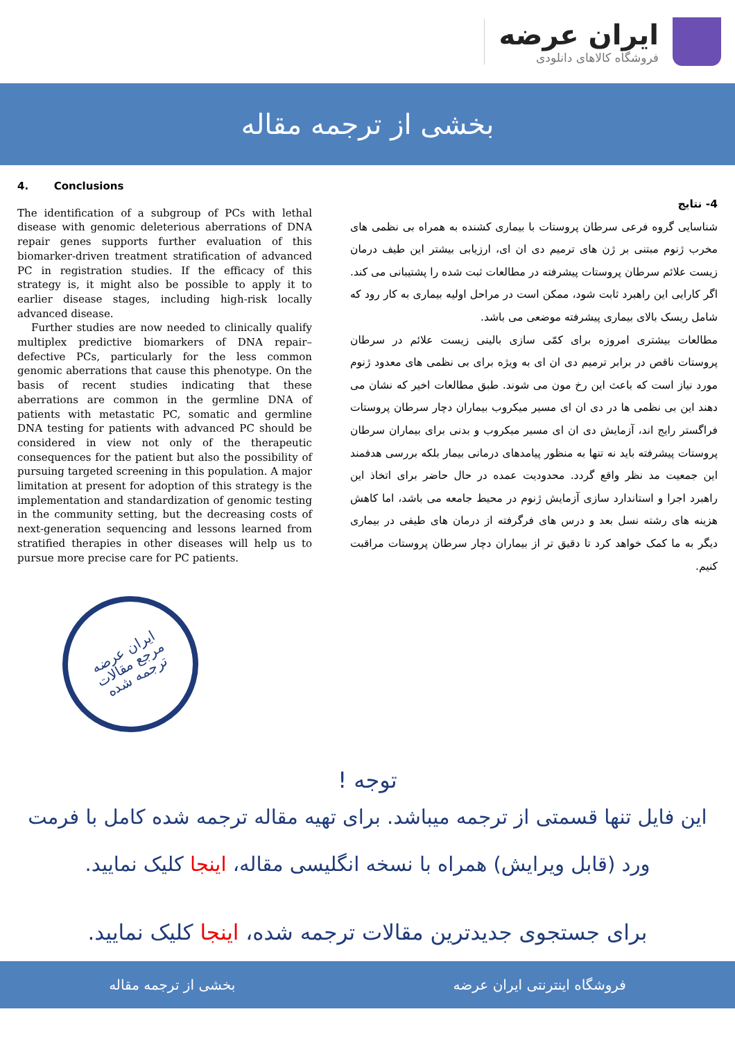ایران عرضه
فروشگاه کالاهای دانلودی
بخشی از ترجمه مقاله
4. Conclusions
The identification of a subgroup of PCs with lethal disease with genomic deleterious aberrations of DNA repair genes supports further evaluation of this biomarker-driven treatment stratification of advanced PC in registration studies. If the efficacy of this strategy is, it might also be possible to apply it to earlier disease stages, including high-risk locally advanced disease.
Further studies are now needed to clinically qualify multiplex predictive biomarkers of DNA repair–defective PCs, particularly for the less common genomic aberrations that cause this phenotype. On the basis of recent studies indicating that these aberrations are common in the germline DNA of patients with metastatic PC, somatic and germline DNA testing for patients with advanced PC should be considered in view not only of the therapeutic consequences for the patient but also the possibility of pursuing targeted screening in this population. A major limitation at present for adoption of this strategy is the implementation and standardization of genomic testing in the community setting, but the decreasing costs of next-generation sequencing and lessons learned from stratified therapies in other diseases will help us to pursue more precise care for PC patients.
ایران عرضه
مرجع مقالات
ترجمه شده
4- نتایج
شناسایی گروه فرعی سرطان پروستات با بیماری کشنده به همراه بی نظمی های مخرب ژنوم مبتنی بر ژن های ترمیم دی ان ای، ارزیابی بیشتر این طیف درمان زیست علائم سرطان پروستات پیشرفته در مطالعات ثبت شده را پشتیبانی می کند. اگر کارایی این راهبرد ثابت شود، ممکن است در مراحل اولیه بیماری به کار رود که شامل ریسک بالای بیماری پیشرفته موضعی می باشد.
مطالعات بیشتری امروزه برای کمّی سازی بالینی زیست علائم در سرطان پروستات ناقص در برابر ترمیم دی ان ای به ویژه برای بی نظمی های معدود ژنوم مورد نیاز است که باعث این رخ مون می شوند. طبق مطالعات اخیر که نشان می دهند این بی نظمی ها در دی ان ای مسیر میکروب بیماران دچار سرطان پروستات فراگستر رایج اند، آزمایش دی ان ای مسیر میکروب و بدنی برای بیماران سرطان پروستات پیشرفته باید نه تنها به منظور پیامدهای درمانی بیمار بلکه بررسی هدفمند این جمعیت مد نظر واقع گردد. محدودیت عمده در حال حاضر برای اتخاذ این راهبرد اجرا و استاندارد سازی آزمایش ژنوم در محیط جامعه می باشد، اما کاهش هزینه های رشته نسل بعد و درس های فرگرفته از درمان های طیفی در بیماری دیگر به ما کمک خواهد کرد تا دقیق تر از بیماران دچار سرطان پروستات مراقبت کنیم.
توجه !
این فایل تنها قسمتی از ترجمه میباشد. برای تهیه مقاله ترجمه شده کامل با فرمت ورد (قابل ویرایش) همراه با نسخه انگلیسی مقاله، اینجا کلیک نمایید.
برای جستجوی جدیدترین مقالات ترجمه شده، اینجا کلیک نمایید.
فروشگاه اینترنتی ایران عرضه بخشی از ترجمه مقاله